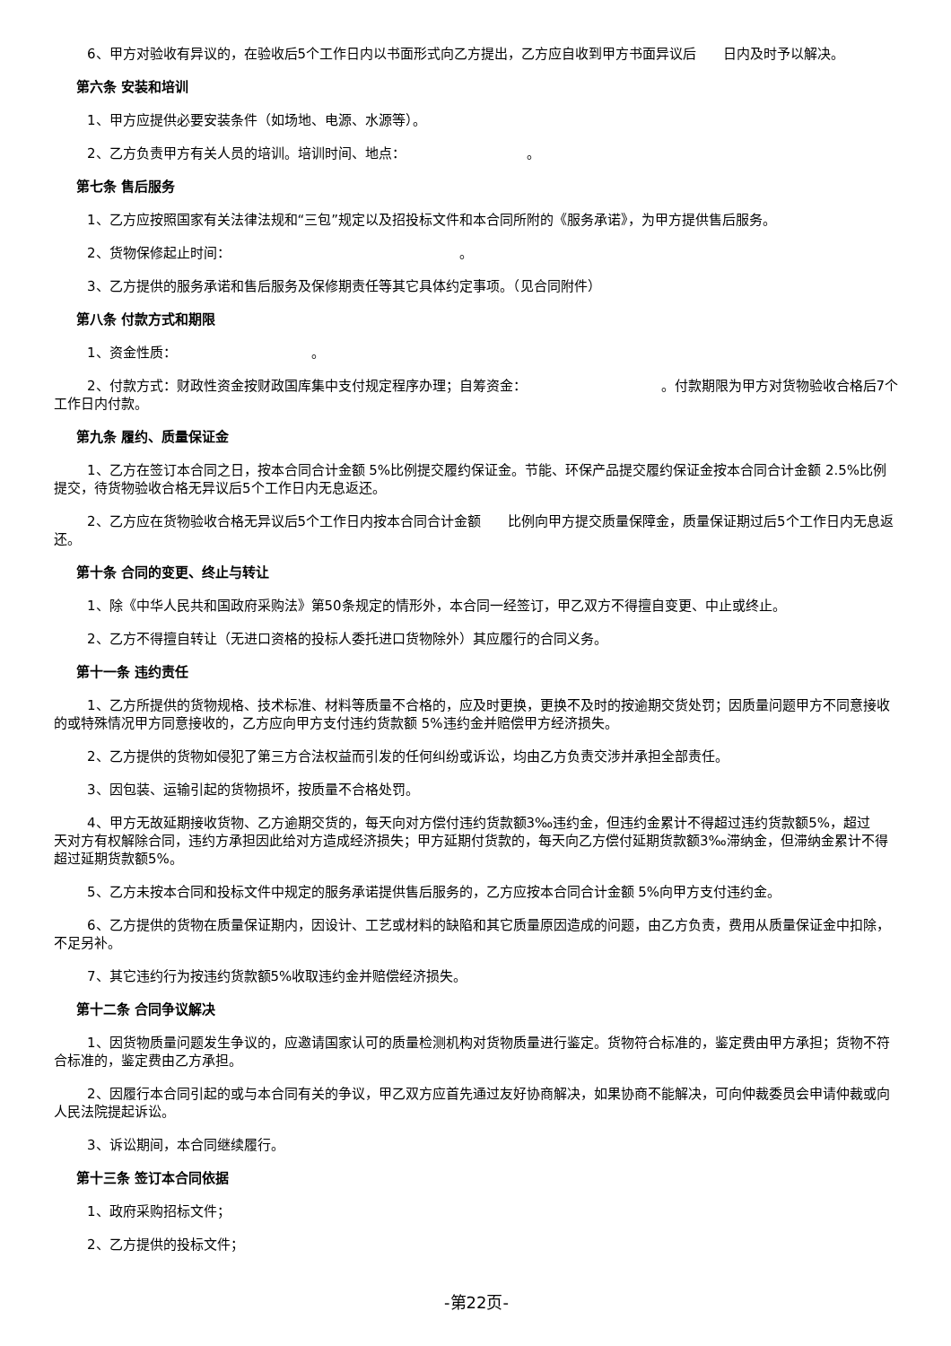6、甲方对验收有异议的，在验收后5个工作日内以书面形式向乙方提出，乙方应自收到甲方书面异议后  日内及时予以解决。
第六条 安装和培训
1、甲方应提供必要安装条件（如场地、电源、水源等）。
2、乙方负责甲方有关人员的培训。培训时间、地点：         。
第七条 售后服务
1、乙方应按照国家有关法律法规和“三包”规定以及招投标文件和本合同所附的《服务承诺》，为甲方提供售后服务。
2、货物保修起止时间：                 。
3、乙方提供的服务承诺和售后服务及保修期责任等其它具体约定事项。（见合同附件）
第八条 付款方式和期限
1、资金性质：          。
2、付款方式：财政性资金按财政国库集中支付规定程序办理；自筹资金：          。付款期限为甲方对货物验收合格后7个工作日内付款。
第九条 履约、质量保证金
1、乙方在签订本合同之日，按本合同合计金额 5%比例提交履约保证金。节能、环保产品提交履约保证金按本合同合计金额 2.5%比例提交，待货物验收合格无异议后5个工作日内无息返还。
2、乙方应在货物验收合格无异议后5个工作日内按本合同合计金额  比例向甲方提交质量保障金，质量保证期过后5个工作日内无息返还。
第十条 合同的变更、终止与转让
1、除《中华人民共和国政府采购法》第50条规定的情形外，本合同一经签订，甲乙双方不得擅自变更、中止或终止。
2、乙方不得擅自转让（无进口资格的投标人委托进口货物除外）其应履行的合同义务。
第十一条 违约责任
1、乙方所提供的货物规格、技术标准、材料等质量不合格的，应及时更换，更换不及时的按逾期交货处罚；因质量问题甲方不同意接收的或特殊情况甲方同意接收的，乙方应向甲方支付违约货款额 5%违约金并赔偿甲方经济损失。
2、乙方提供的货物如侵犯了第三方合法权益而引发的任何纠纷或诉讼，均由乙方负责交涉并承担全部责任。
3、因包装、运输引起的货物损坏，按质量不合格处罚。
4、甲方无故延期接收货物、乙方逾期交货的，每天向对方偿付违约货款额3‰违约金，但违约金累计不得超过违约货款额5%，超过  天对方有权解除合同，违约方承担因此给对方造成经济损失；甲方延期付货款的，每天向乙方偿付延期货款额3‰滞纳金，但滞纳金累计不得超过延期货款额5%。
5、乙方未按本合同和投标文件中规定的服务承诺提供售后服务的，乙方应按本合同合计金额 5%向甲方支付违约金。
6、乙方提供的货物在质量保证期内，因设计、工艺或材料的缺陷和其它质量原因造成的问题，由乙方负责，费用从质量保证金中扣除，不足另补。
7、其它违约行为按违约货款额5%收取违约金并赔偿经济损失。
第十二条 合同争议解决
1、因货物质量问题发生争议的，应邀请国家认可的质量检测机构对货物质量进行鉴定。货物符合标准的，鉴定费由甲方承担；货物不符合标准的，鉴定费由乙方承担。
2、因履行本合同引起的或与本合同有关的争议，甲乙双方应首先通过友好协商解决，如果协商不能解决，可向仲裁委员会申请仲裁或向人民法院提起诉讼。
3、诉讼期间，本合同继续履行。
第十三条 签订本合同依据
1、政府采购招标文件；
2、乙方提供的投标文件；
-第22页-